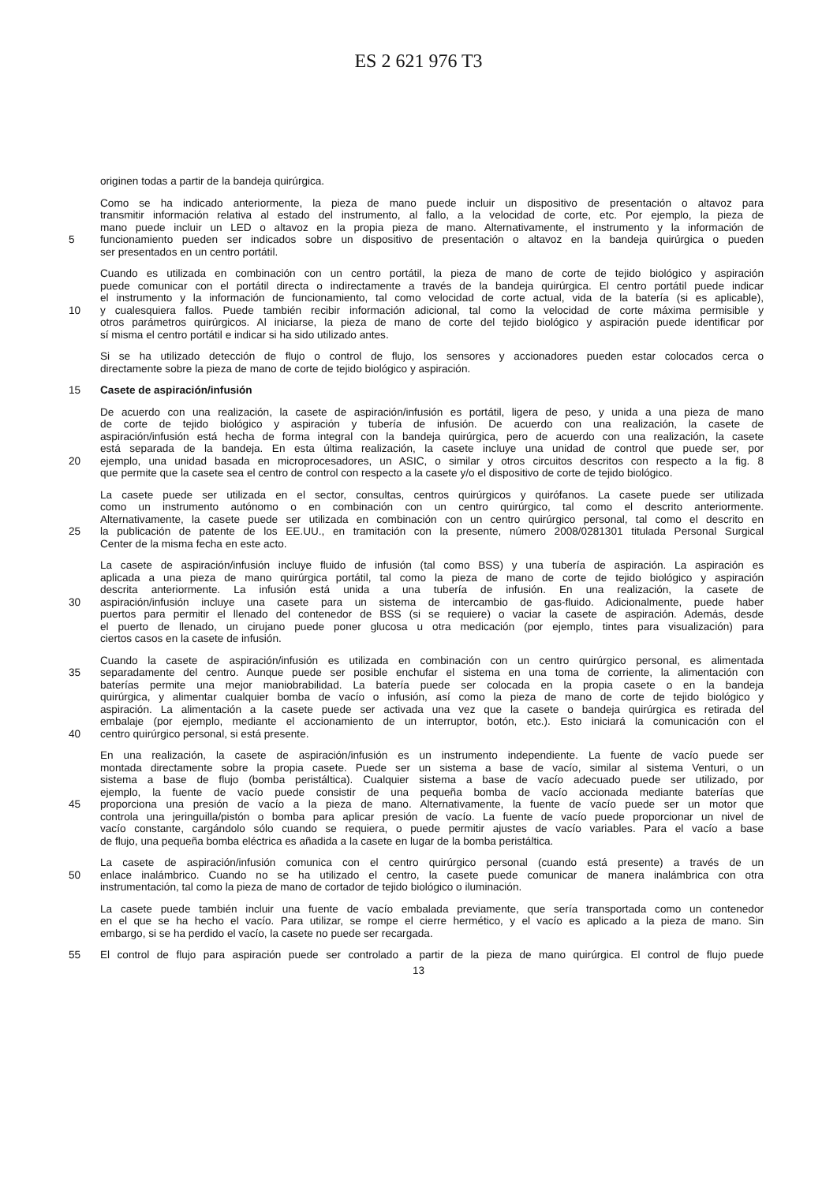ES 2 621 976 T3
originen todas a partir de la bandeja quirúrgica.
Como se ha indicado anteriormente, la pieza de mano puede incluir un dispositivo de presentación o altavoz para
transmitir información relativa al estado del instrumento, al fallo, a la velocidad de corte, etc. Por ejemplo, la pieza de
mano puede incluir un LED o altavoz en la propia pieza de mano. Alternativamente, el instrumento y la información de
5 funcionamiento pueden ser indicados sobre un dispositivo de presentación o altavoz en la bandeja quirúrgica o pueden
ser presentados en un centro portátil.
Cuando es utilizada en combinación con un centro portátil, la pieza de mano de corte de tejido biológico y aspiración
puede comunicar con el portátil directa o indirectamente a través de la bandeja quirúrgica. El centro portátil puede indicar
el instrumento y la información de funcionamiento, tal como velocidad de corte actual, vida de la batería (si es aplicable),
10 y cualesquiera fallos. Puede también recibir información adicional, tal como la velocidad de corte máxima permisible y
otros parámetros quirúrgicos. Al iniciarse, la pieza de mano de corte del tejido biológico y aspiración puede identificar por
sí misma el centro portátil e indicar si ha sido utilizado antes.
Si se ha utilizado detección de flujo o control de flujo, los sensores y accionadores pueden estar colocados cerca o
directamente sobre la pieza de mano de corte de tejido biológico y aspiración.
15 Casete de aspiración/infusión
De acuerdo con una realización, la casete de aspiración/infusión es portátil, ligera de peso, y unida a una pieza de mano
de corte de tejido biológico y aspiración y tubería de infusión. De acuerdo con una realización, la casete de
aspiración/infusión está hecha de forma integral con la bandeja quirúrgica, pero de acuerdo con una realización, la casete
está separada de la bandeja. En esta última realización, la casete incluye una unidad de control que puede ser, por
20 ejemplo, una unidad basada en microprocesadores, un ASIC, o similar y otros circuitos descritos con respecto a la fig. 8
que permite que la casete sea el centro de control con respecto a la casete y/o el dispositivo de corte de tejido biológico.
La casete puede ser utilizada en el sector, consultas, centros quirúrgicos y quirófanos. La casete puede ser utilizada
como un instrumento autónomo o en combinación con un centro quirúrgico, tal como el descrito anteriormente.
Alternativamente, la casete puede ser utilizada en combinación con un centro quirúrgico personal, tal como el descrito en
25 la publicación de patente de los EE.UU., en tramitación con la presente, número 2008/0281301 titulada Personal Surgical
Center de la misma fecha en este acto.
La casete de aspiración/infusión incluye fluido de infusión (tal como BSS) y una tubería de aspiración. La aspiración es
aplicada a una pieza de mano quirúrgica portátil, tal como la pieza de mano de corte de tejido biológico y aspiración
descrita anteriormente. La infusión está unida a una tubería de infusión. En una realización, la casete de
30 aspiración/infusión incluye una casete para un sistema de intercambio de gas-fluido. Adicionalmente, puede haber
puertos para permitir el llenado del contenedor de BSS (si se requiere) o vaciar la casete de aspiración. Además, desde
el puerto de llenado, un cirujano puede poner glucosa u otra medicación (por ejemplo, tintes para visualización) para
ciertos casos en la casete de infusión.
Cuando la casete de aspiración/infusión es utilizada en combinación con un centro quirúrgico personal, es alimentada
35 separadamente del centro. Aunque puede ser posible enchufar el sistema en una toma de corriente, la alimentación con
baterías permite una mejor maniobrabilidad. La batería puede ser colocada en la propia casete o en la bandeja
quirúrgica, y alimentar cualquier bomba de vacío o infusión, así como la pieza de mano de corte de tejido biológico y
aspiración. La alimentación a la casete puede ser activada una vez que la casete o bandeja quirúrgica es retirada del
embalaje (por ejemplo, mediante el accionamiento de un interruptor, botón, etc.). Esto iniciará la comunicación con el
40 centro quirúrgico personal, si está presente.
En una realización, la casete de aspiración/infusión es un instrumento independiente. La fuente de vacío puede ser
montada directamente sobre la propia casete. Puede ser un sistema a base de vacío, similar al sistema Venturi, o un
sistema a base de flujo (bomba peristáltica). Cualquier sistema a base de vacío adecuado puede ser utilizado, por
ejemplo, la fuente de vacío puede consistir de una pequeña bomba de vacío accionada mediante baterías que
45 proporciona una presión de vacío a la pieza de mano. Alternativamente, la fuente de vacío puede ser un motor que
controla una jeringuilla/pistón o bomba para aplicar presión de vacío. La fuente de vacío puede proporcionar un nivel de
vacío constante, cargándolo sólo cuando se requiera, o puede permitir ajustes de vacío variables. Para el vacío a base
de flujo, una pequeña bomba eléctrica es añadida a la casete en lugar de la bomba peristáltica.
La casete de aspiración/infusión comunica con el centro quirúrgico personal (cuando está presente) a través de un
50 enlace inalámbrico. Cuando no se ha utilizado el centro, la casete puede comunicar de manera inalámbrica con otra
instrumentación, tal como la pieza de mano de cortador de tejido biológico o iluminación.
La casete puede también incluir una fuente de vacío embalada previamente, que sería transportada como un contenedor
en el que se ha hecho el vacío. Para utilizar, se rompe el cierre hermético, y el vacío es aplicado a la pieza de mano. Sin
embargo, si se ha perdido el vacío, la casete no puede ser recargada.
55 El control de flujo para aspiración puede ser controlado a partir de la pieza de mano quirúrgica. El control de flujo puede
13